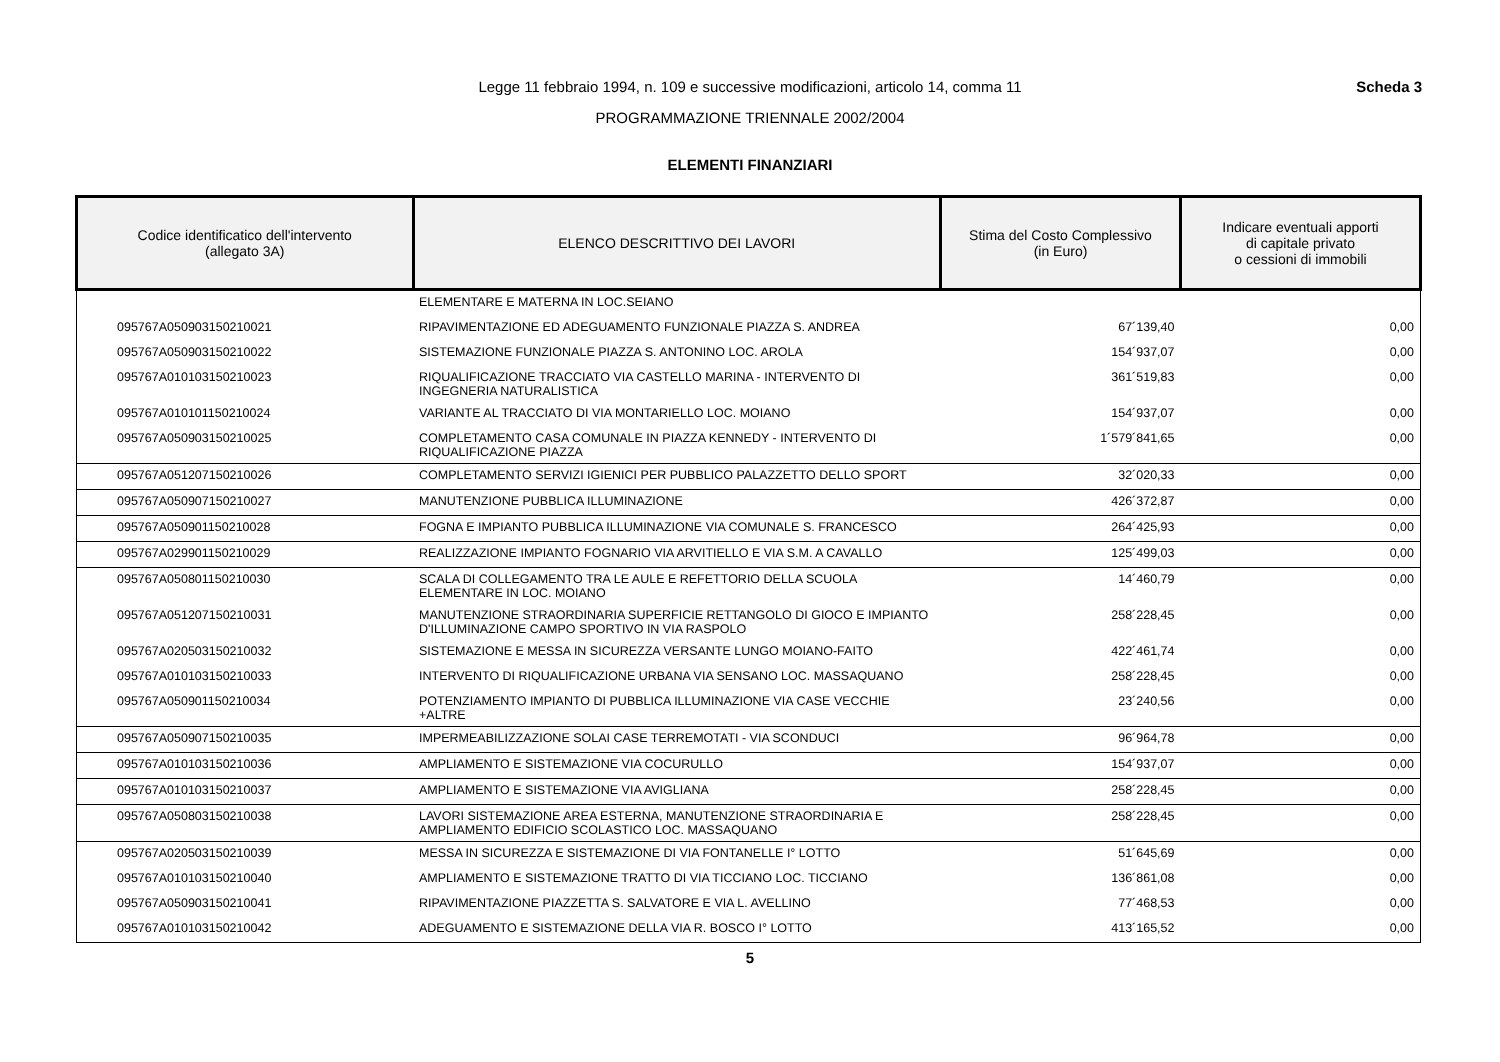Legge 11 febbraio 1994, n. 109 e successive modificazioni, articolo 14, comma 11
PROGRAMMAZIONE TRIENNALE 2002/2004
Scheda 3
ELEMENTI FINANZIARI
| Codice identificatico dell'intervento (allegato 3A) | ELENCO DESCRITTIVO DEI LAVORI | Stima del Costo Complessivo (in Euro) | Indicare eventuali apporti di capitale privato o cessioni di immobili |
| --- | --- | --- | --- |
| | ELEMENTARE E MATERNA IN LOC.SEIANO | | |
| 095767A050903150210021 | RIPAVIMENTAZIONE ED ADEGUAMENTO FUNZIONALE PIAZZA S. ANDREA | 67´139,40 | 0,00 |
| 095767A050903150210022 | SISTEMAZIONE FUNZIONALE PIAZZA S. ANTONINO LOC. AROLA | 154´937,07 | 0,00 |
| 095767A010103150210023 | RIQUALIFICAZIONE TRACCIATO VIA CASTELLO MARINA - INTERVENTO DI INGEGNERIA NATURALISTICA | 361´519,83 | 0,00 |
| 095767A010101150210024 | VARIANTE AL TRACCIATO DI VIA MONTARIELLO LOC. MOIANO | 154´937,07 | 0,00 |
| 095767A050903150210025 | COMPLETAMENTO CASA COMUNALE IN PIAZZA KENNEDY - INTERVENTO DI RIQUALIFICAZIONE PIAZZA | 1´579´841,65 | 0,00 |
| 095767A051207150210026 | COMPLETAMENTO SERVIZI IGIENICI PER PUBBLICO PALAZZETTO DELLO SPORT | 32´020,33 | 0,00 |
| 095767A050907150210027 | MANUTENZIONE PUBBLICA ILLUMINAZIONE | 426´372,87 | 0,00 |
| 095767A050901150210028 | FOGNA E IMPIANTO PUBBLICA ILLUMINAZIONE VIA COMUNALE S. FRANCESCO | 264´425,93 | 0,00 |
| 095767A029901150210029 | REALIZZAZIONE IMPIANTO FOGNARIO VIA ARVITIELLO E VIA S.M. A CAVALLO | 125´499,03 | 0,00 |
| 095767A050801150210030 | SCALA DI COLLEGAMENTO TRA LE AULE E REFETTORIO DELLA SCUOLA ELEMENTARE IN LOC. MOIANO | 14´460,79 | 0,00 |
| 095767A051207150210031 | MANUTENZIONE STRAORDINARIA SUPERFICIE RETTANGOLO DI GIOCO E IMPIANTO D'ILLUMINAZIONE CAMPO SPORTIVO IN VIA RASPOLO | 258´228,45 | 0,00 |
| 095767A020503150210032 | SISTEMAZIONE E MESSA IN SICUREZZA VERSANTE LUNGO MOIANO-FAITO | 422´461,74 | 0,00 |
| 095767A010103150210033 | INTERVENTO DI RIQUALIFICAZIONE URBANA VIA SENSANO LOC. MASSAQUANO | 258´228,45 | 0,00 |
| 095767A050901150210034 | POTENZIAMENTO IMPIANTO DI PUBBLICA ILLUMINAZIONE VIA CASE VECCHIE +ALTRE | 23´240,56 | 0,00 |
| 095767A050907150210035 | IMPERMEABILIZZAZIONE SOLAI CASE TERREMOTATI - VIA SCONDUCI | 96´964,78 | 0,00 |
| 095767A010103150210036 | AMPLIAMENTO E SISTEMAZIONE VIA COCURULLO | 154´937,07 | 0,00 |
| 095767A010103150210037 | AMPLIAMENTO E SISTEMAZIONE VIA AVIGLIANA | 258´228,45 | 0,00 |
| 095767A050803150210038 | LAVORI SISTEMAZIONE AREA ESTERNA, MANUTENZIONE STRAORDINARIA E AMPLIAMENTO EDIFICIO SCOLASTICO LOC. MASSAQUANO | 258´228,45 | 0,00 |
| 095767A020503150210039 | MESSA IN SICUREZZA E SISTEMAZIONE DI VIA FONTANELLE I° LOTTO | 51´645,69 | 0,00 |
| 095767A010103150210040 | AMPLIAMENTO E SISTEMAZIONE TRATTO DI VIA TICCIANO LOC. TICCIANO | 136´861,08 | 0,00 |
| 095767A050903150210041 | RIPAVIMENTAZIONE PIAZZETTA S. SALVATORE E VIA L. AVELLINO | 77´468,53 | 0,00 |
| 095767A010103150210042 | ADEGUAMENTO E SISTEMAZIONE DELLA VIA R. BOSCO I° LOTTO | 413´165,52 | 0,00 |
5